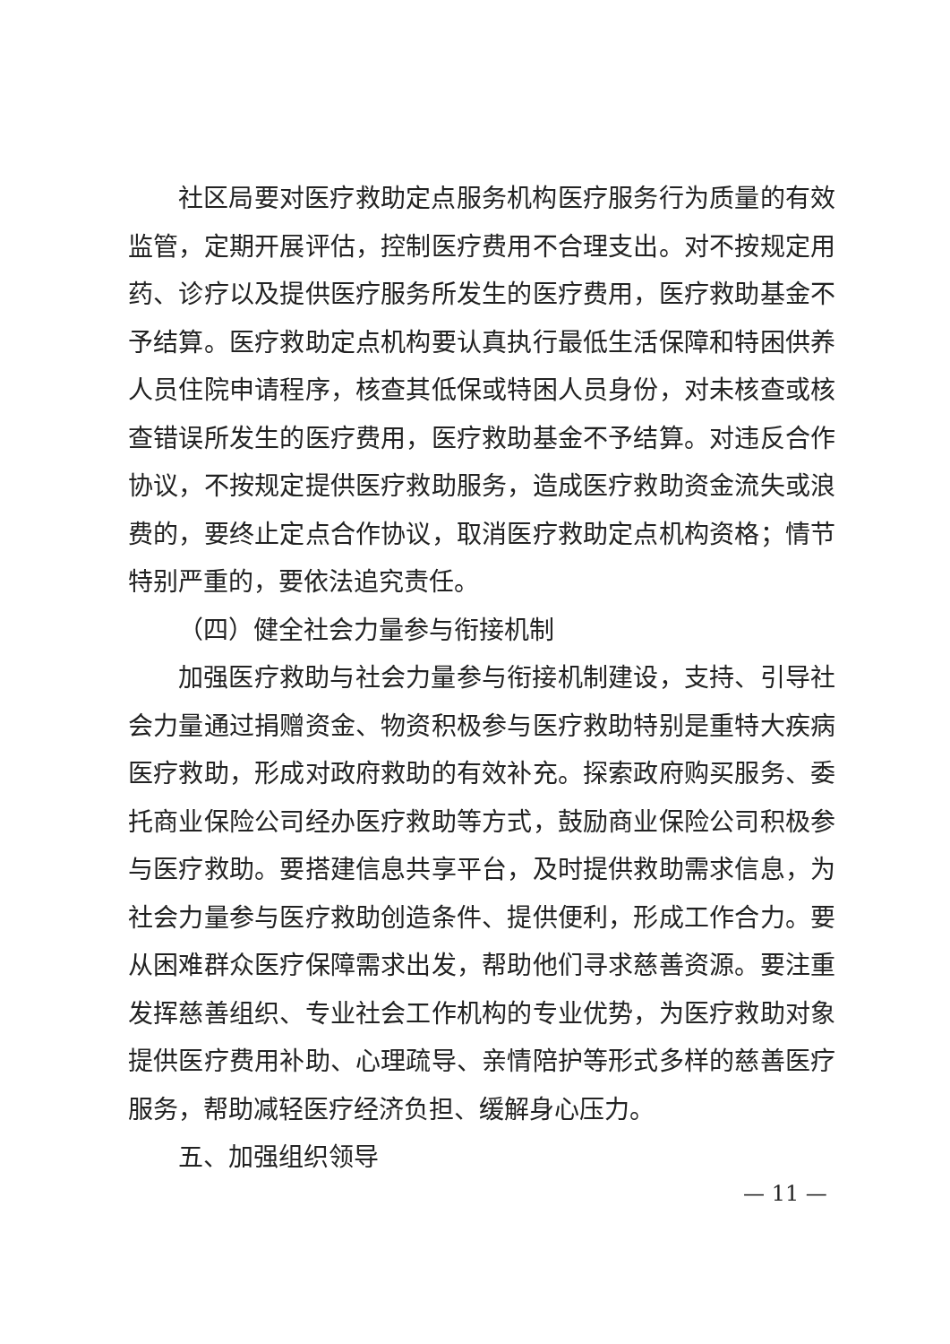社区局要对医疗救助定点服务机构医疗服务行为质量的有效监管，定期开展评估，控制医疗费用不合理支出。对不按规定用药、诊疗以及提供医疗服务所发生的医疗费用，医疗救助基金不予结算。医疗救助定点机构要认真执行最低生活保障和特困供养人员住院申请程序，核查其低保或特困人员身份，对未核查或核查错误所发生的医疗费用，医疗救助基金不予结算。对违反合作协议，不按规定提供医疗救助服务，造成医疗救助资金流失或浪费的，要终止定点合作协议，取消医疗救助定点机构资格；情节特别严重的，要依法追究责任。
（四）健全社会力量参与衔接机制
加强医疗救助与社会力量参与衔接机制建设，支持、引导社会力量通过捐赠资金、物资积极参与医疗救助特别是重特大疾病医疗救助，形成对政府救助的有效补充。探索政府购买服务、委托商业保险公司经办医疗救助等方式，鼓励商业保险公司积极参与医疗救助。要搭建信息共享平台，及时提供救助需求信息，为社会力量参与医疗救助创造条件、提供便利，形成工作合力。要从困难群众医疗保障需求出发，帮助他们寻求慈善资源。要注重发挥慈善组织、专业社会工作机构的专业优势，为医疗救助对象提供医疗费用补助、心理疏导、亲情陪护等形式多样的慈善医疗服务，帮助减轻医疗经济负担、缓解身心压力。
五、加强组织领导
— 11 —